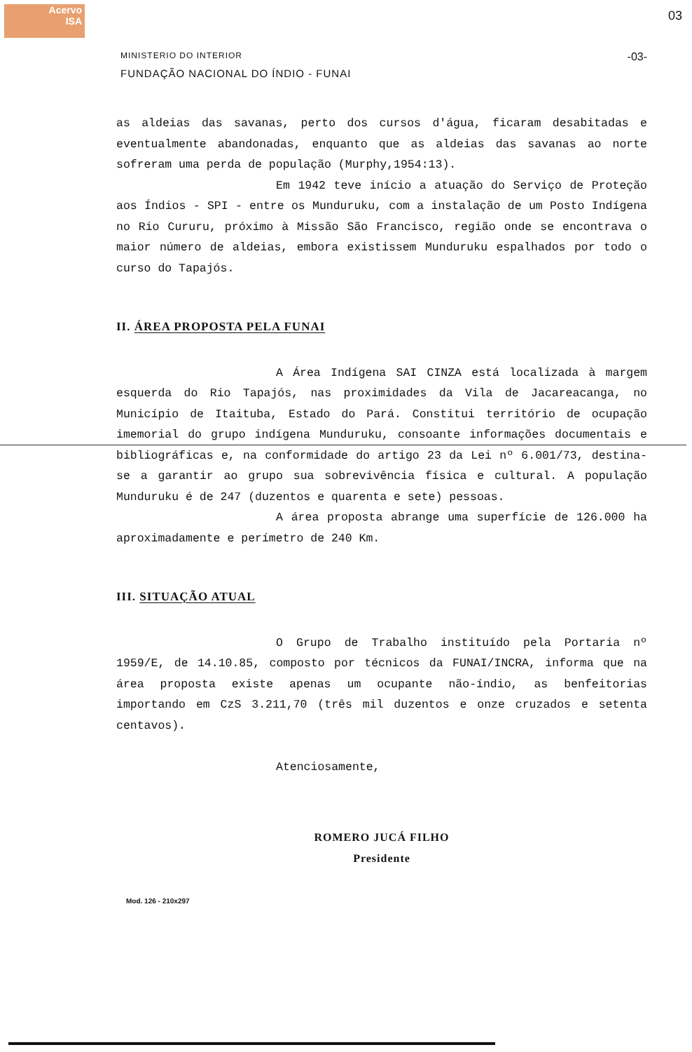Acervo
ISA
03
MINISTERIO DO INTERIOR
FUNDAÇÃO NACIONAL DO ÍNDIO - FUNAI
-03-
as aldeias das savanas, perto dos cursos d'água, ficaram desabitadas e eventualmente abandonadas, enquanto que as aldeias das savanas ao norte sofreram uma perda de população (Murphy,1954:13).
Em 1942 teve início a atuação do Serviço de Proteção aos Índios - SPI - entre os Munduruku, com a instalação de um Posto Indígena no Rio Cururu, próximo à Missão São Francisco, região onde se encontrava o maior número de aldeias, embora existissem Munduruku espalhados por todo o curso do Tapajós.
II. ÁREA PROPOSTA PELA FUNAI
A Área Indígena SAI CINZA está localizada à margem esquerda do Rio Tapajós, nas proximidades da Vila de Jacareacanga, no Município de Itaituba, Estado do Pará. Constitui território de ocupação imemorial do grupo indígena Munduruku, consoante informações documentais e bibliográficas e, na conformidade do artigo 23 da Lei nº 6.001/73, destina-se a garantir ao grupo sua sobrevivência física e cultural. A população Munduruku é de 247 (duzentos e quarenta e sete) pessoas.
A área proposta abrange uma superfície de 126.000 ha aproximadamente e perímetro de 240 Km.
III. SITUAÇÃO ATUAL
O Grupo de Trabalho instituído pela Portaria nº 1959/E, de 14.10.85, composto por técnicos da FUNAI/INCRA, informa que na área proposta existe apenas um ocupante não-índio, as benfeitorias importando em CzS 3.211,70 (três mil duzentos e onze cruzados e setenta centavos).
Atenciosamente,
ROMERO JUCÁ FILHO
Presidente
Mod. 126 - 210x297